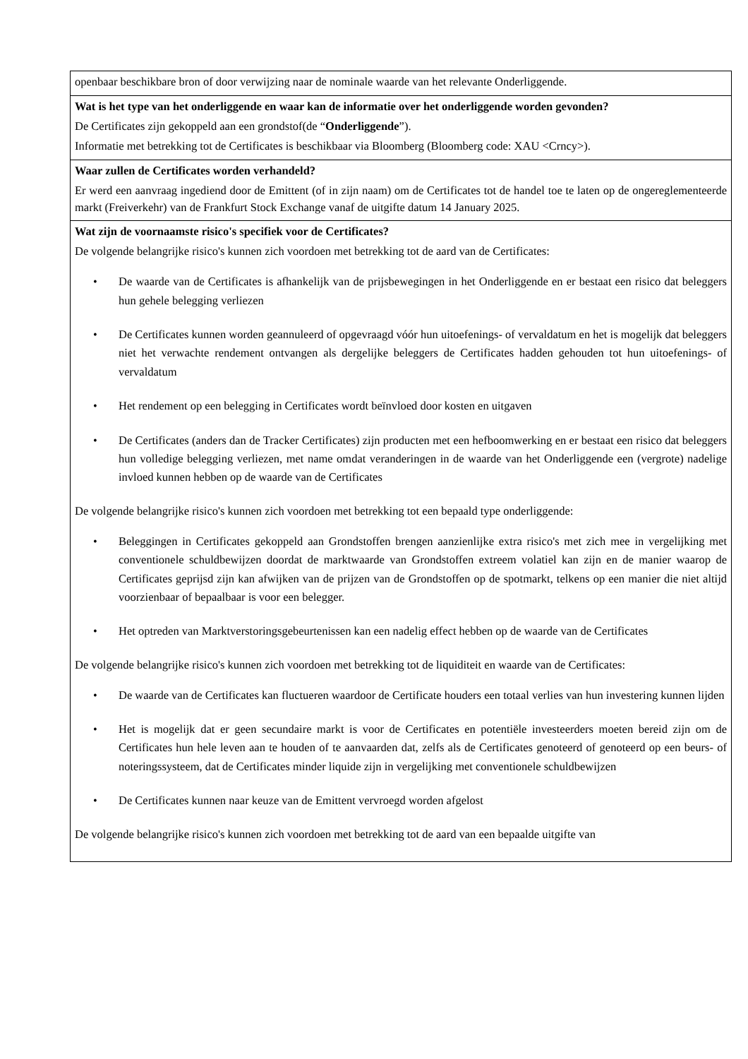| openbaar beschikbare bron of door verwijzing naar de nominale waarde van het relevante Onderliggende. |
| Wat is het type van het onderliggende en waar kan de informatie over het onderliggende worden gevonden? De Certificates zijn gekoppeld aan een grondstof(de “ Onderliggende ”). Informatie met betrekking tot de Certificates is beschikbaar via Bloomberg (Bloomberg code: XAU <Crncy>). |
| Waar zullen de Certificates worden verhandeld? Er werd een aanvraag ingediend door de Emittent (of in zijn naam) om de Certificates tot de handel toe te laten op de ongereglementeerde markt (Freiverkehr) van de Frankfurt Stock Exchange vanaf de uitgifte datum 14 January 2025. |
| Wat zijn de voornaamste risico's specifiek voor de Certificates? De volgende belangrijke risico's kunnen zich voordoen met betrekking tot de aard van de Certificates: • De waarde van de Certificates is afhankelijk van de prijsbewegingen in het Onderliggende en er bestaat een risico dat beleggers hun gehele belegging verliezen • De Certificates kunnen worden geannuleerd of opgevraagd vóór hun uitoefenings- of vervaldatum en het is mogelijk dat beleggers niet het verwachte rendement ontvangen als dergelijke beleggers de Certificates hadden gehouden tot hun uitoefenings- of vervaldatum • Het rendement op een belegging in Certificates wordt beïnvloed door kosten en uitgaven • De Certificates (anders dan de Tracker Certificates) zijn producten met een hefboomwerking en er bestaat een risico dat beleggers hun volledige belegging verliezen, met name omdat veranderingen in de waarde van het Onderliggende een (vergrote) nadelige invloed kunnen hebben op de waarde van de Certificates De volgende belangrijke risico's kunnen zich voordoen met betrekking tot een bepaald type onderliggende: • Beleggingen in Certificates gekoppeld aan Grondstoffen brengen aanzienlijke extra risico's met zich mee in vergelijking met conventionele schuldbewijzen doordat de marktwaarde van Grondstoffen extreem volatiel kan zijn en de manier waarop de Certificates geprijsd zijn kan afwijken van de prijzen van de Grondstoffen op de spotmarkt, telkens op een manier die niet altijd voorzienbaar of bepaalbaar is voor een belegger. • Het optreden van Marktverstoringsgebeurtenissen kan een nadelig effect hebben op de waarde van de Certificates De volgende belangrijke risico's kunnen zich voordoen met betrekking tot de liquiditeit en waarde van de Certificates: • De waarde van de Certificates kan fluctueren waardoor de Certificate houders een totaal verlies van hun investering kunnen lijden • Het is mogelijk dat er geen secundaire markt is voor de Certificates en potentiële investeerders moeten bereid zijn om de Certificates hun hele leven aan te houden of te aanvaarden dat, zelfs als de Certificates genoteerd of genoteerd op een beurs- of noteringssysteem, dat de Certificates minder liquide zijn in vergelijking met conventionele schuldbewijzen • De Certificates kunnen naar keuze van de Emittent vervroegd worden afgelost De volgende belangrijke risico's kunnen zich voordoen met betrekking tot de aard van een bepaalde uitgifte van |